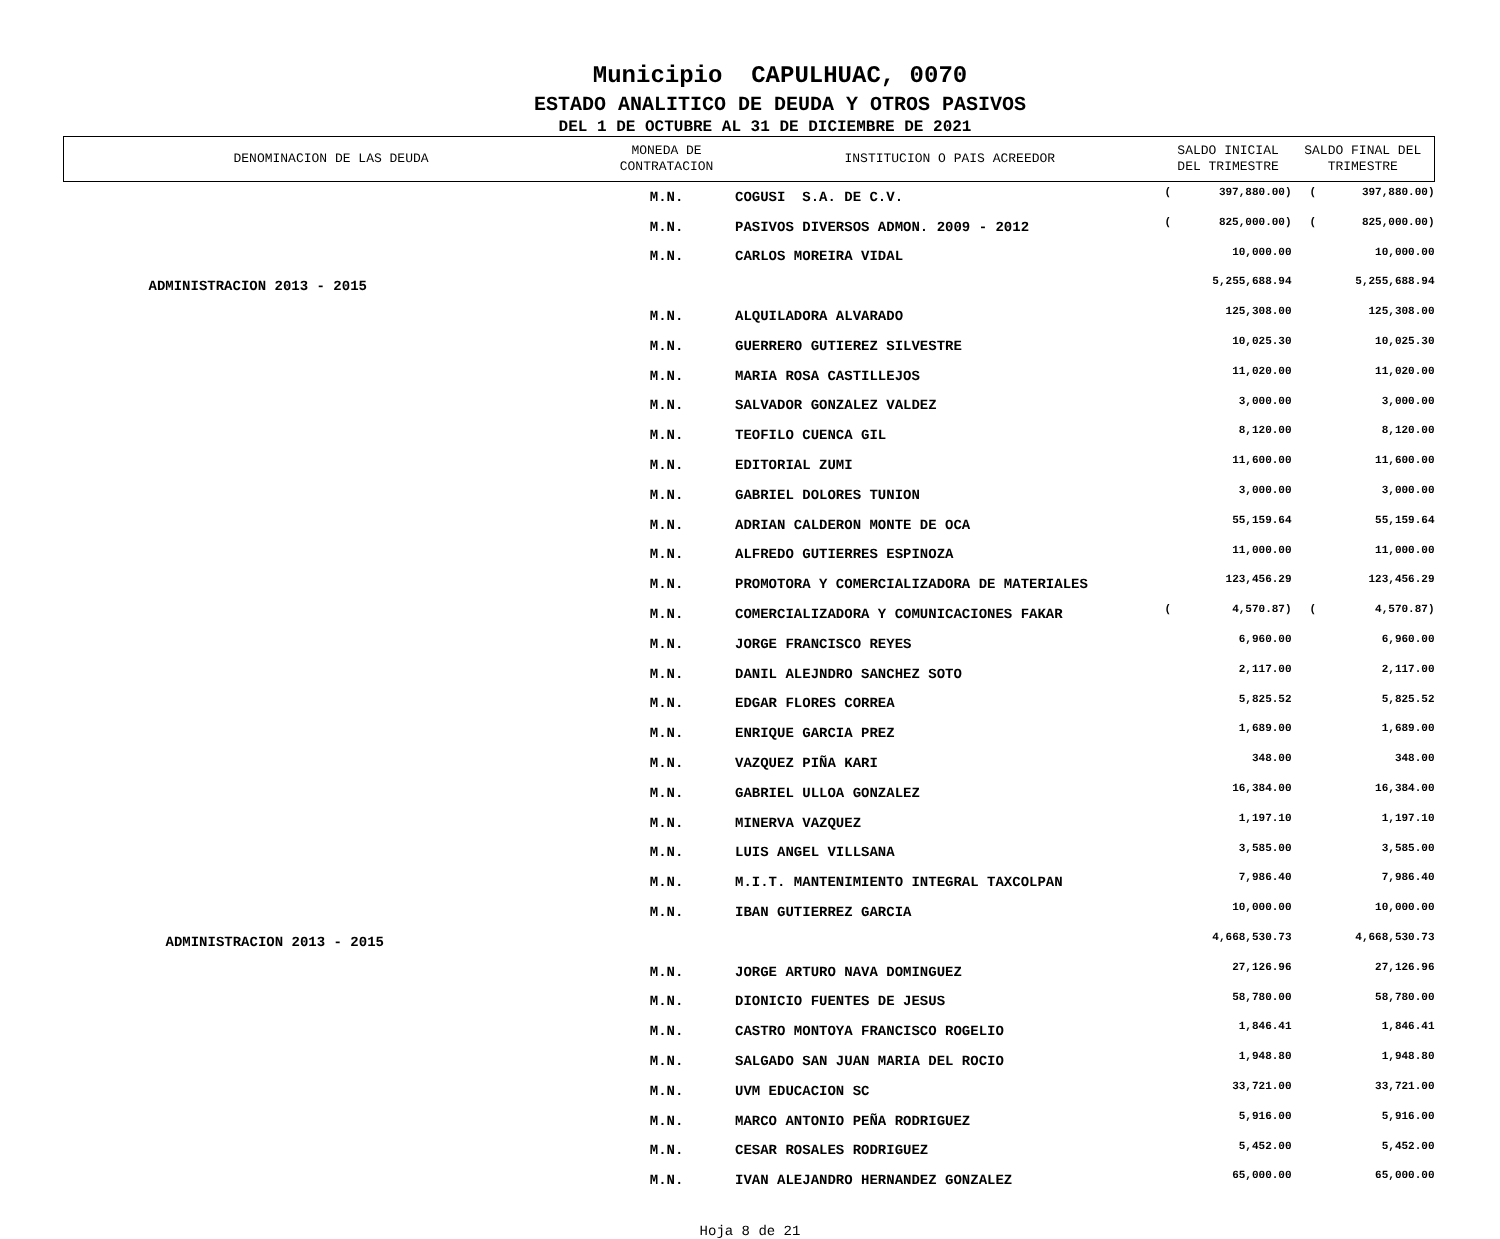Municipio CAPULHUAC, 0070
ESTADO ANALITICO DE DEUDA Y OTROS PASIVOS
DEL 1 DE OCTUBRE AL 31 DE DICIEMBRE DE 2021
| DENOMINACION DE LAS DEUDA | MONEDA DE CONTRATACION | INSTITUCION O PAIS ACREEDOR | SALDO INICIAL DEL TRIMESTRE | | SALDO FINAL DEL TRIMESTRE | | |
| --- | --- | --- | --- | --- | --- | --- | --- |
| | M.N. | COGUSI S.A. DE C.V. | ( | 397,880.00) | | ( | 397,880.00) |
| | M.N. | PASIVOS DIVERSOS ADMON. 2009 - 2012 | ( | 825,000.00) | | ( | 825,000.00) |
| | M.N. | CARLOS MOREIRA VIDAL | | 10,000.00 | | | 10,000.00 |
| ADMINISTRACION 2013 - 2015 | | | | 5,255,688.94 | | | 5,255,688.94 |
| | M.N. | ALQUILADORA ALVARADO | | 125,308.00 | | | 125,308.00 |
| | M.N. | GUERRERO GUTIEREZ SILVESTRE | | 10,025.30 | | | 10,025.30 |
| | M.N. | MARIA ROSA CASTILLEJOS | | 11,020.00 | | | 11,020.00 |
| | M.N. | SALVADOR GONZALEZ VALDEZ | | 3,000.00 | | | 3,000.00 |
| | M.N. | TEOFILO CUENCA GIL | | 8,120.00 | | | 8,120.00 |
| | M.N. | EDITORIAL ZUMI | | 11,600.00 | | | 11,600.00 |
| | M.N. | GABRIEL DOLORES TUNION | | 3,000.00 | | | 3,000.00 |
| | M.N. | ADRIAN CALDERON MONTE DE OCA | | 55,159.64 | | | 55,159.64 |
| | M.N. | ALFREDO GUTIERRES ESPINOZA | | 11,000.00 | | | 11,000.00 |
| | M.N. | PROMOTORA Y COMERCIALIZADORA DE MATERIALES | | 123,456.29 | | | 123,456.29 |
| | M.N. | COMERCIALIZADORA Y COMUNICACIONES FAKAR | ( | 4,570.87) | | ( | 4,570.87) |
| | M.N. | JORGE FRANCISCO REYES | | 6,960.00 | | | 6,960.00 |
| | M.N. | DANIL ALEJNDRO SANCHEZ SOTO | | 2,117.00 | | | 2,117.00 |
| | M.N. | EDGAR FLORES CORREA | | 5,825.52 | | | 5,825.52 |
| | M.N. | ENRIQUE GARCIA PREZ | | 1,689.00 | | | 1,689.00 |
| | M.N. | VAZQUEZ PIÑA KARI | | 348.00 | | | 348.00 |
| | M.N. | GABRIEL ULLOA GONZALEZ | | 16,384.00 | | | 16,384.00 |
| | M.N. | MINERVA VAZQUEZ | | 1,197.10 | | | 1,197.10 |
| | M.N. | LUIS ANGEL VILLSANA | | 3,585.00 | | | 3,585.00 |
| | M.N. | M.I.T. MANTENIMIENTO INTEGRAL TAXCOLPAN | | 7,986.40 | | | 7,986.40 |
| | M.N. | IBAN GUTIERREZ GARCIA | | 10,000.00 | | | 10,000.00 |
| ADMINISTRACION 2013 - 2015 | | | | 4,668,530.73 | | | 4,668,530.73 |
| | M.N. | JORGE ARTURO NAVA DOMINGUEZ | | 27,126.96 | | | 27,126.96 |
| | M.N. | DIONICIO FUENTES DE JESUS | | 58,780.00 | | | 58,780.00 |
| | M.N. | CASTRO MONTOYA FRANCISCO ROGELIO | | 1,846.41 | | | 1,846.41 |
| | M.N. | SALGADO SAN JUAN MARIA DEL ROCIO | | 1,948.80 | | | 1,948.80 |
| | M.N. | UVM EDUCACION SC | | 33,721.00 | | | 33,721.00 |
| | M.N. | MARCO ANTONIO PEÑA RODRIGUEZ | | 5,916.00 | | | 5,916.00 |
| | M.N. | CESAR ROSALES RODRIGUEZ | | 5,452.00 | | | 5,452.00 |
| | M.N. | IVAN ALEJANDRO HERNANDEZ GONZALEZ | | 65,000.00 | | | 65,000.00 |
Hoja 8 de 21